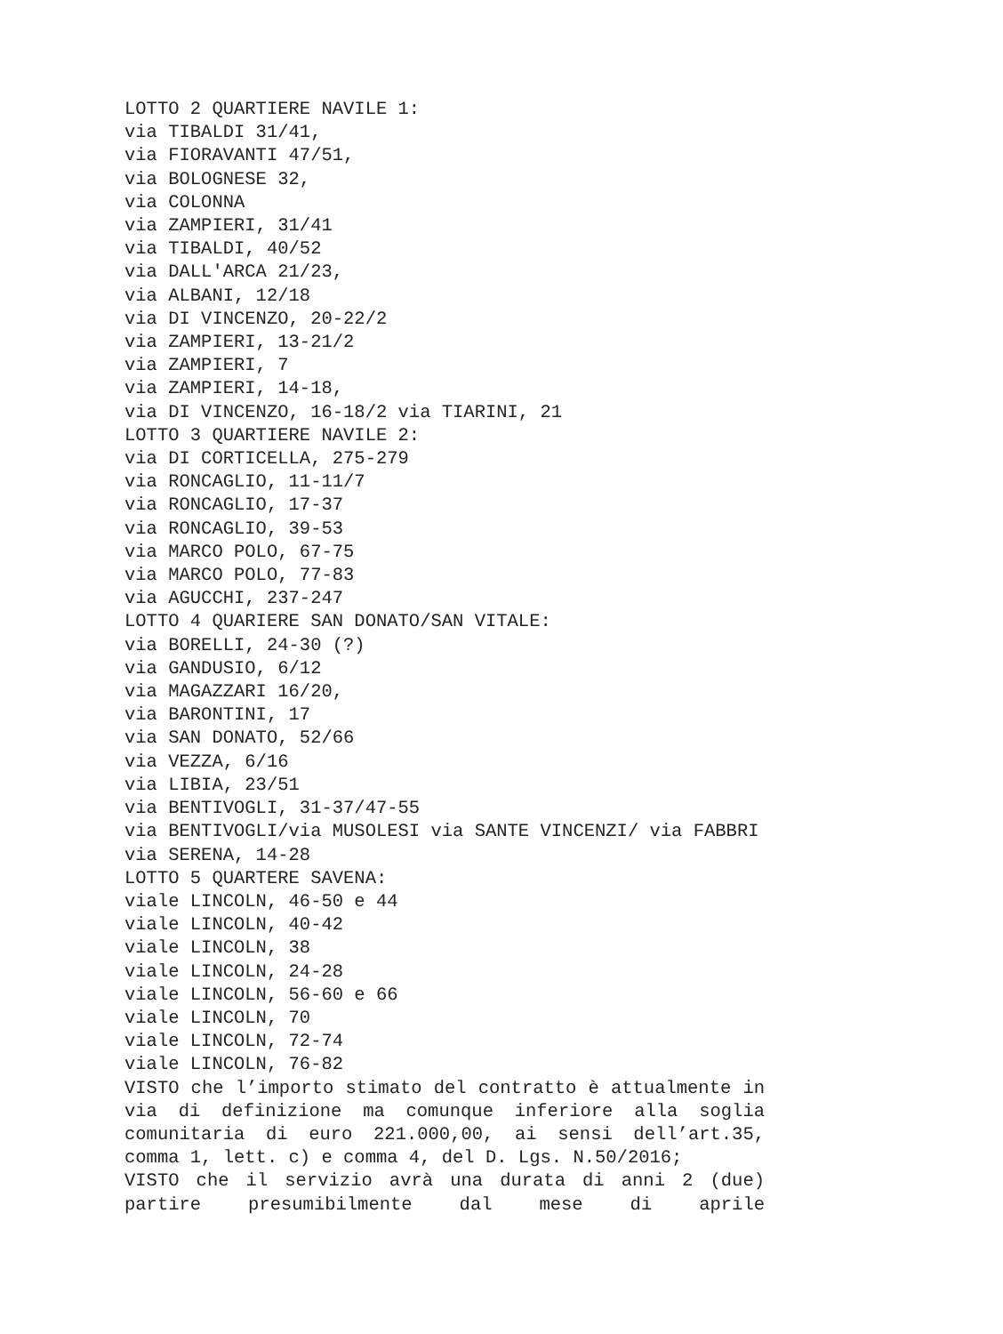LOTTO 2 QUARTIERE NAVILE 1:
via TIBALDI 31/41,
via FIORAVANTI 47/51,
via BOLOGNESE 32,
via COLONNA
via ZAMPIERI, 31/41
via TIBALDI, 40/52
via DALL'ARCA 21/23,
via ALBANI, 12/18
via DI VINCENZO, 20-22/2
via ZAMPIERI, 13-21/2
via ZAMPIERI, 7
via ZAMPIERI, 14-18,
via DI VINCENZO, 16-18/2 via TIARINI, 21
LOTTO 3 QUARTIERE NAVILE 2:
via DI CORTICELLA, 275-279
via RONCAGLIO, 11-11/7
via RONCAGLIO, 17-37
via RONCAGLIO, 39-53
via MARCO POLO, 67-75
via MARCO POLO, 77-83
via AGUCCHI, 237-247
LOTTO 4 QUARIERE SAN DONATO/SAN VITALE:
via BORELLI, 24-30 (?)
via GANDUSIO, 6/12
via MAGAZZARI 16/20,
via BARONTINI, 17
via SAN DONATO, 52/66
via VEZZA, 6/16
via LIBIA, 23/51
via BENTIVOGLI, 31-37/47-55
via BENTIVOGLI/via MUSOLESI via SANTE VINCENZI/ via FABBRI
via SERENA, 14-28
LOTTO 5 QUARTERE SAVENA:
viale LINCOLN, 46-50 e 44
viale LINCOLN, 40-42
viale LINCOLN, 38
viale LINCOLN, 24-28
viale LINCOLN, 56-60 e 66
viale LINCOLN, 70
viale LINCOLN, 72-74
viale LINCOLN, 76-82
VISTO che l’importo stimato del contratto è attualmente in via di definizione ma comunque inferiore alla soglia comunitaria di euro 221.000,00, ai sensi dell’art.35, comma 1, lett. c) e comma 4, del D. Lgs. N.50/2016;
VISTO che il servizio avrà una durata di anni 2 (due) partire presumibilmente dal mese di aprile